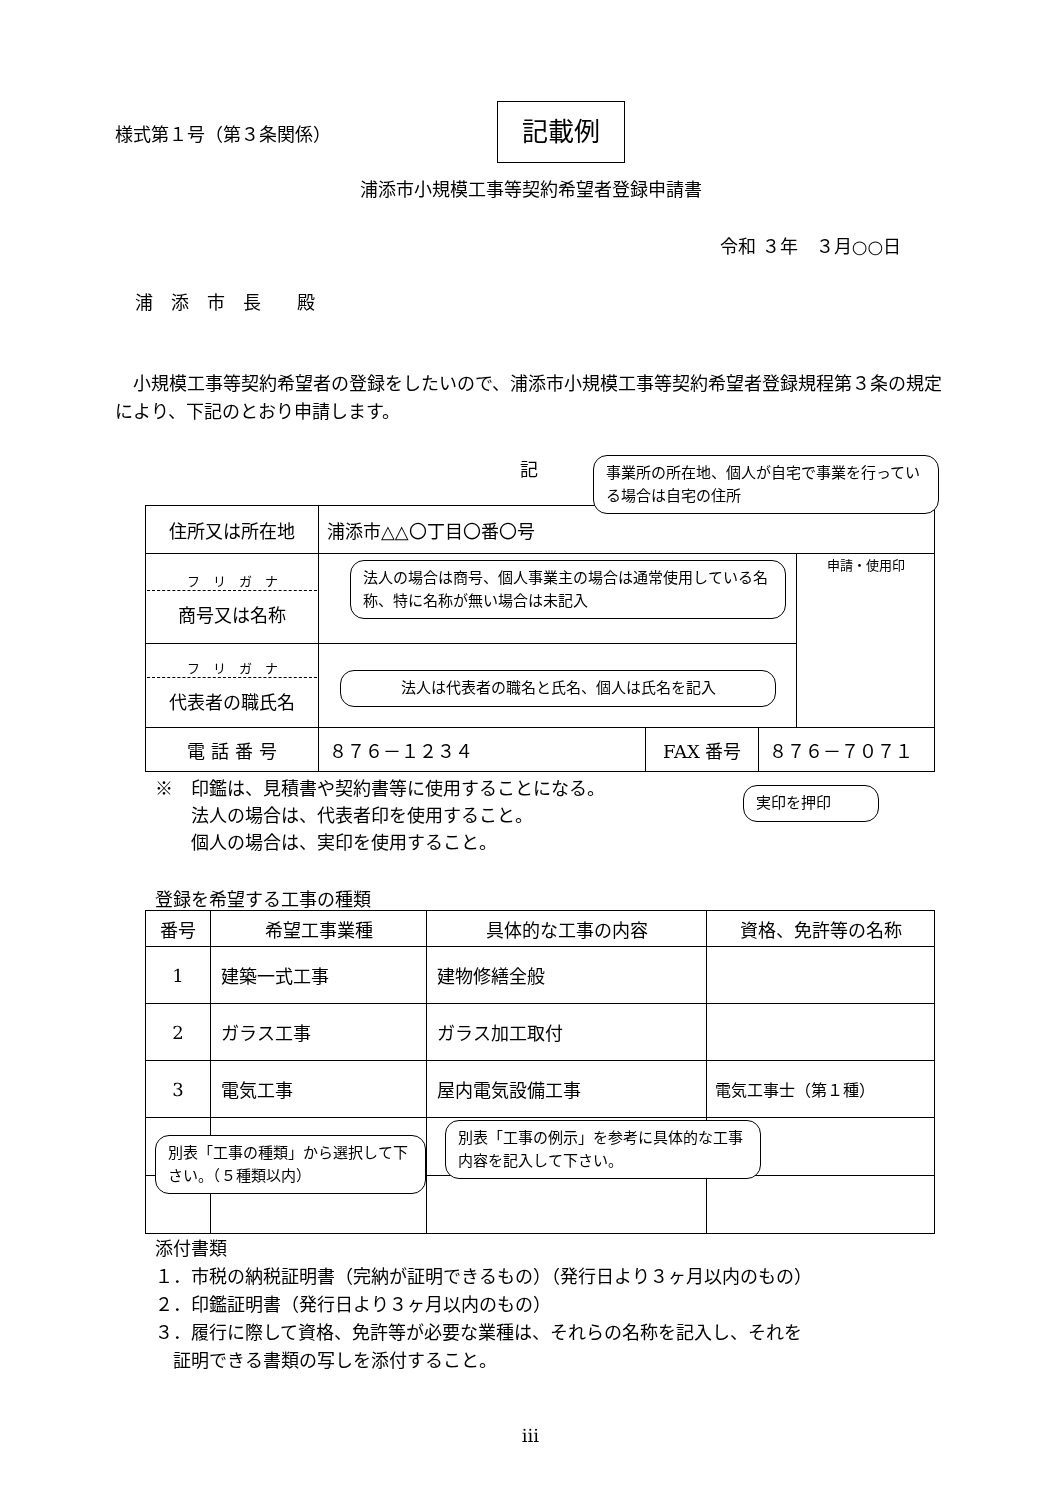様式第１号（第３条関係） 記載例
浦添市小規模工事等契約希望者登録申請書
令和 ３年　３月○○日
浦　添　市　長　　殿
　小規模工事等契約希望者の登録をしたいので、浦添市小規模工事等契約希望者登録規程第３条の規定により、下記のとおり申請します。
記
| 住所又は所在地 | 浦添市△△〇丁目〇番〇号 | | | |
| フ リ ガ ナ 商号又は名称 | | | | 申請・使用印 |
| フ リ ガ ナ 代表者の職氏名 | | | | |
| 電 話 番 号 | ８７６－１２３４ | FAX 番号 | ８７６－７０７１ | |
※　印鑑は、見積書や契約書等に使用することになる。
　　法人の場合は、代表者印を使用すること。
　　個人の場合は、実印を使用すること。
登録を希望する工事の種類
| 番号 | 希望工事業種 | 具体的な工事の内容 | 資格、免許等の名称 |
| --- | --- | --- | --- |
| 1 | 建築一式工事 | 建物修繕全般 | |
| 2 | ガラス工事 | ガラス加工取付 | |
| 3 | 電気工事 | 屋内電気設備工事 | 電気工事士（第１種） |
添付書類
１．市税の納税証明書（完納が証明できるもの）（発行日より３ヶ月以内のもの）
２．印鑑証明書（発行日より３ヶ月以内のもの）
３．履行に際して資格、免許等が必要な業種は、それらの名称を記入し、それを
　証明できる書類の写しを添付すること。
事業所の所在地、個人が自宅で事業を行っている場合は自宅の住所
法人の場合は商号、個人事業主の場合は通常使用している名称、特に名称が無い場合は未記入
法人は代表者の職名と氏名、個人は氏名を記入
実印を押印
別表「工事の種類」から選択して下さい。（５種類以内）
別表「工事の例示」を参考に具体的な工事内容を記入して下さい。
iii